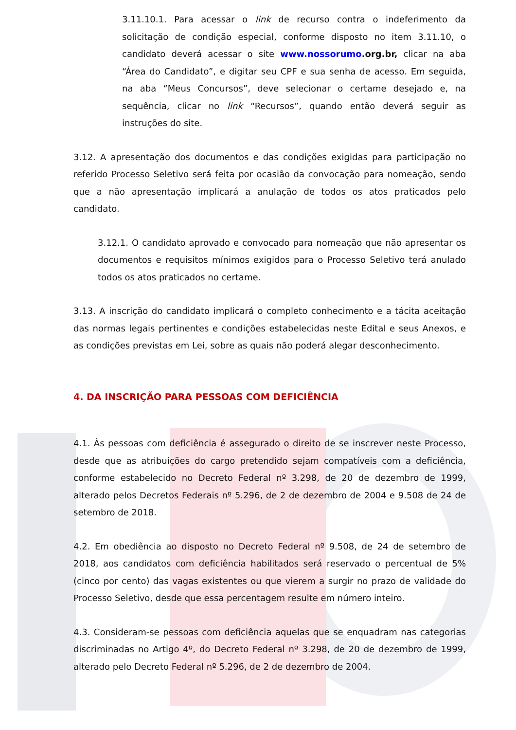3.11.10.1. Para acessar o link de recurso contra o indeferimento da solicitação de condição especial, conforme disposto no item 3.11.10, o candidato deverá acessar o site www.nossorumo.org.br, clicar na aba “Área do Candidato”, e digitar seu CPF e sua senha de acesso. Em seguida, na aba “Meus Concursos”, deve selecionar o certame desejado e, na sequência, clicar no link “Recursos”, quando então deverá seguir as instruções do site.
3.12. A apresentação dos documentos e das condições exigidas para participação no referido Processo Seletivo será feita por ocasião da convocação para nomeação, sendo que a não apresentação implicará a anulação de todos os atos praticados pelo candidato.
3.12.1. O candidato aprovado e convocado para nomeação que não apresentar os documentos e requisitos mínimos exigidos para o Processo Seletivo terá anulado todos os atos praticados no certame.
3.13. A inscrição do candidato implicará o completo conhecimento e a tácita aceitação das normas legais pertinentes e condições estabelecidas neste Edital e seus Anexos, e as condições previstas em Lei, sobre as quais não poderá alegar desconhecimento.
4. DA INSCRIÇÃO PARA PESSOAS COM DEFICIÊNCIA
4.1. Às pessoas com deficiência é assegurado o direito de se inscrever neste Processo, desde que as atribuições do cargo pretendido sejam compatíveis com a deficiência, conforme estabelecido no Decreto Federal nº 3.298, de 20 de dezembro de 1999, alterado pelos Decretos Federais nº 5.296, de 2 de dezembro de 2004 e 9.508 de 24 de setembro de 2018.
4.2. Em obediência ao disposto no Decreto Federal nº 9.508, de 24 de setembro de 2018, aos candidatos com deficiência habilitados será reservado o percentual de 5% (cinco por cento) das vagas existentes ou que vierem a surgir no prazo de validade do Processo Seletivo, desde que essa percentagem resulte em número inteiro.
4.3. Consideram-se pessoas com deficiência aquelas que se enquadram nas categorias discriminadas no Artigo 4º, do Decreto Federal nº 3.298, de 20 de dezembro de 1999, alterado pelo Decreto Federal nº 5.296, de 2 de dezembro de 2004.